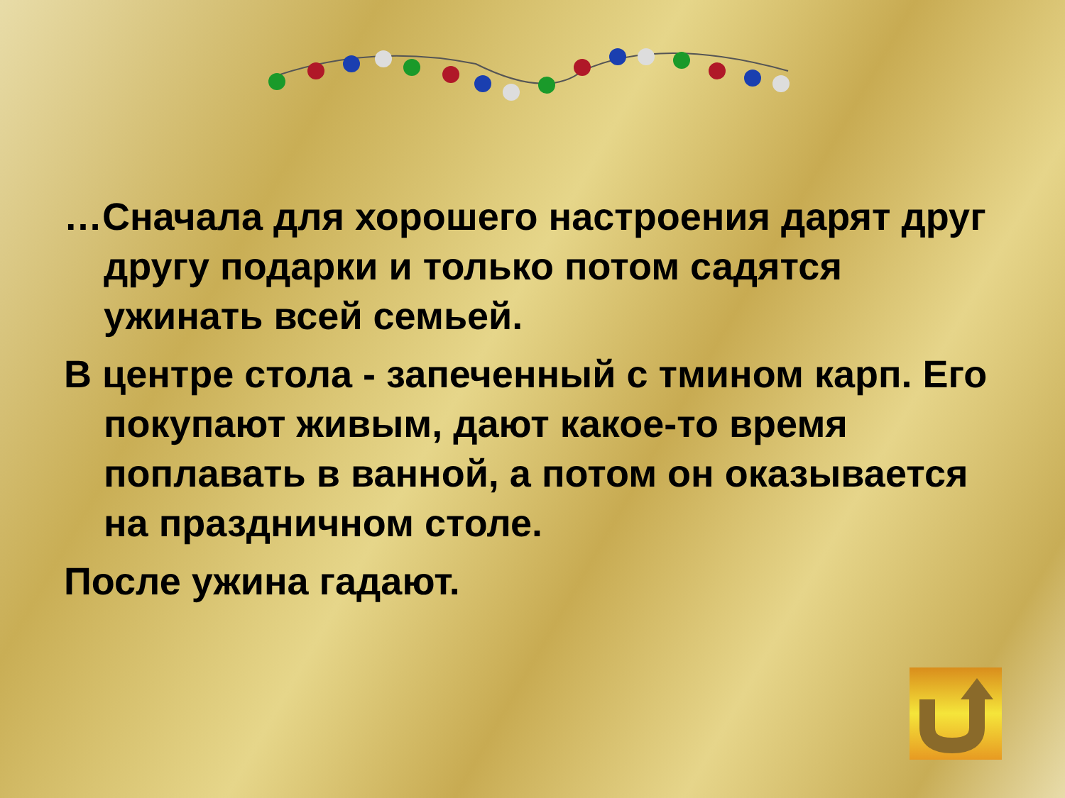…Сначала для хорошего настроения дарят друг другу подарки и только потом садятся ужинать всей семьей.
В центре стола - запеченный с тмином карп. Его покупают живым, дают какое-то время поплавать в ванной, а потом он оказывается на праздничном столе.
После ужина гадают.